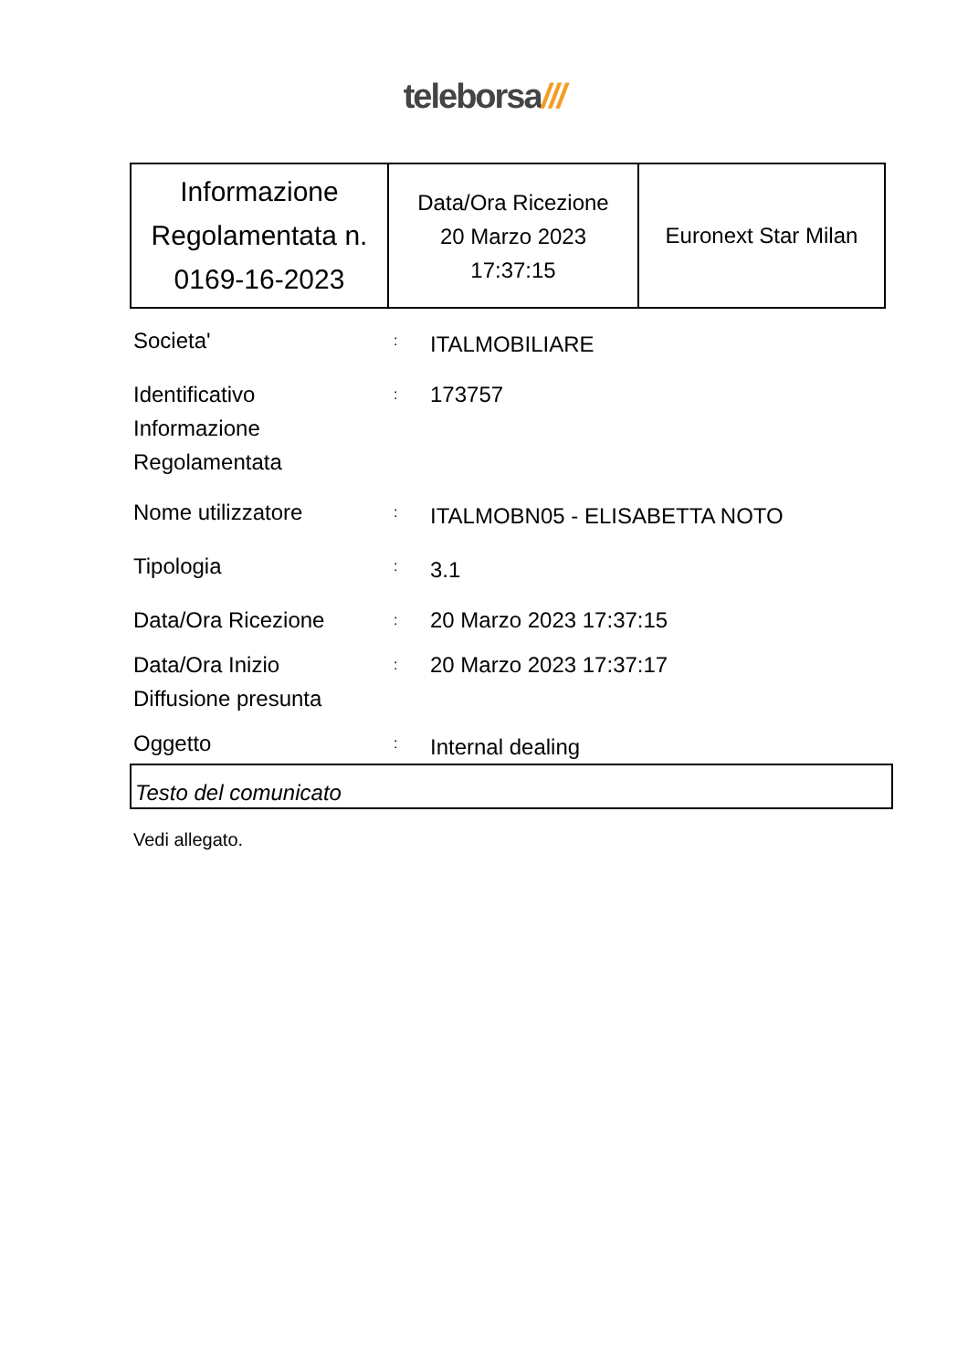teleborsa///
| Informazione Regolamentata n. 0169-16-2023 | Data/Ora Ricezione 20 Marzo 2023 17:37:15 | Euronext Star Milan |
| Societa' | : | ITALMOBILIARE |
| Identificativo Informazione Regolamentata | : | 173757 |
| Nome utilizzatore | : | ITALMOBN05 - ELISABETTA NOTO |
| Tipologia | : | 3.1 |
| Data/Ora Ricezione | : | 20 Marzo 2023 17:37:15 |
| Data/Ora Inizio Diffusione presunta | : | 20 Marzo 2023 17:37:17 |
| Oggetto | : | Internal dealing |
Testo del comunicato
Vedi allegato.